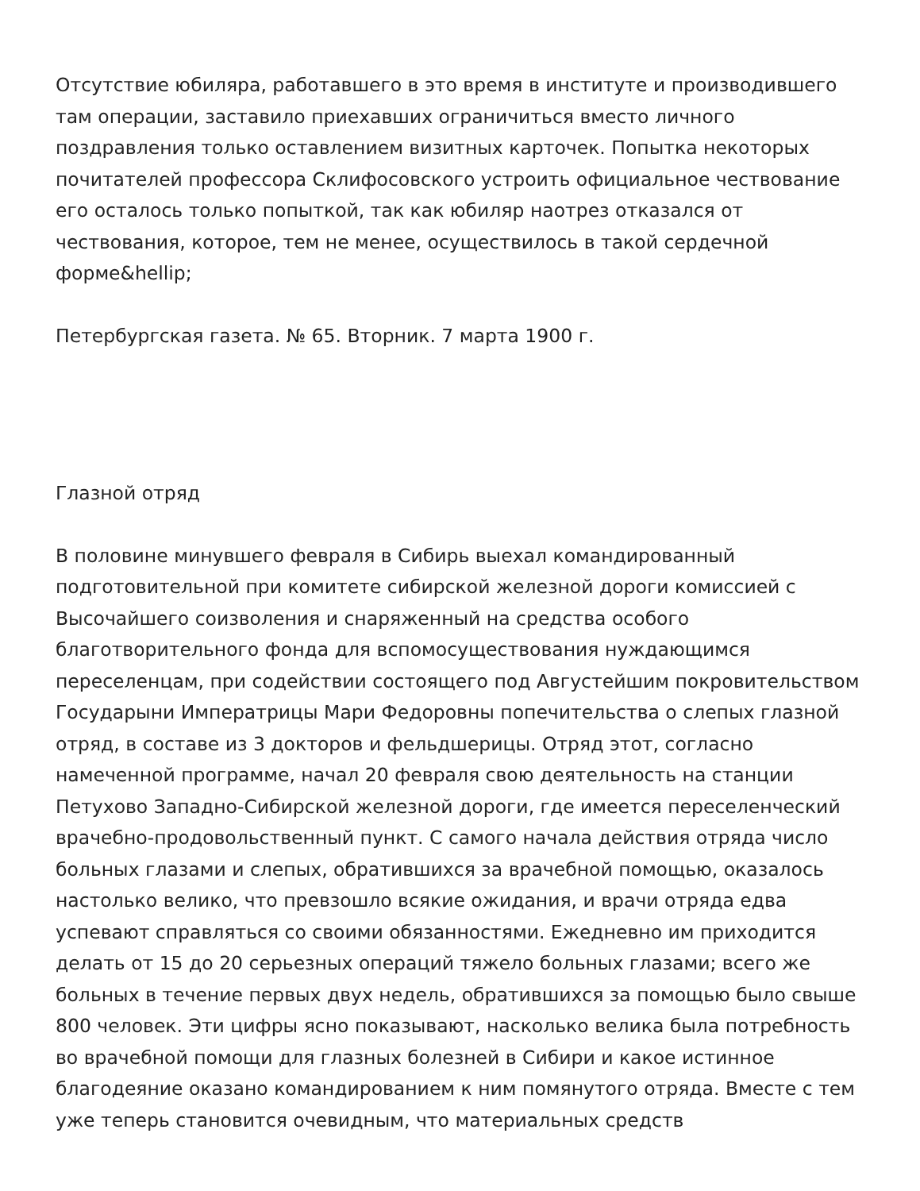Отсутствие юбиляра, работавшего в это время в институте и производившего там операции, заставило приехавших ограничиться вместо личного поздравления только оставлением визитных карточек. Попытка некоторых почитателей профессора Склифосовского устроить официальное чествование его осталось только попыткой, так как юбиляр наотрез отказался от чествования, которое, тем не менее, осуществилось в такой сердечной форме&hellip;
Петербургская газета. № 65. Вторник. 7 марта 1900 г.
Глазной отряд
В половине минувшего февраля в Сибирь выехал командированный подготовительной при комитете сибирской железной дороги комиссией с Высочайшего соизволения и снаряженный на средства особого благотворительного фонда для вспомосуществования нуждающимся переселенцам, при содействии состоящего под Августейшим покровительством Государыни Императрицы Мари Федоровны попечительства о слепых глазной отряд, в составе из 3 докторов и фельдшерицы. Отряд этот, согласно намеченной программе, начал 20 февраля свою деятельность на станции Петухово Западно-Сибирской железной дороги, где имеется переселенческий врачебно-продовольственный пункт. С самого начала действия отряда число больных глазами и слепых, обратившихся за врачебной помощью, оказалось настолько велико, что превзошло всякие ожидания, и врачи отряда едва успевают справляться со своими обязанностями. Ежедневно им приходится делать от 15 до 20 серьезных операций тяжело больных глазами; всего же больных в течение первых двух недель, обратившихся за помощью было свыше 800 человек. Эти цифры ясно показывают, насколько велика была потребность во врачебной помощи для глазных болезней в Сибири и какое истинное благодеяние оказано командированием к ним помянутого отряда. Вместе с тем уже теперь становится очевидным, что материальных средств